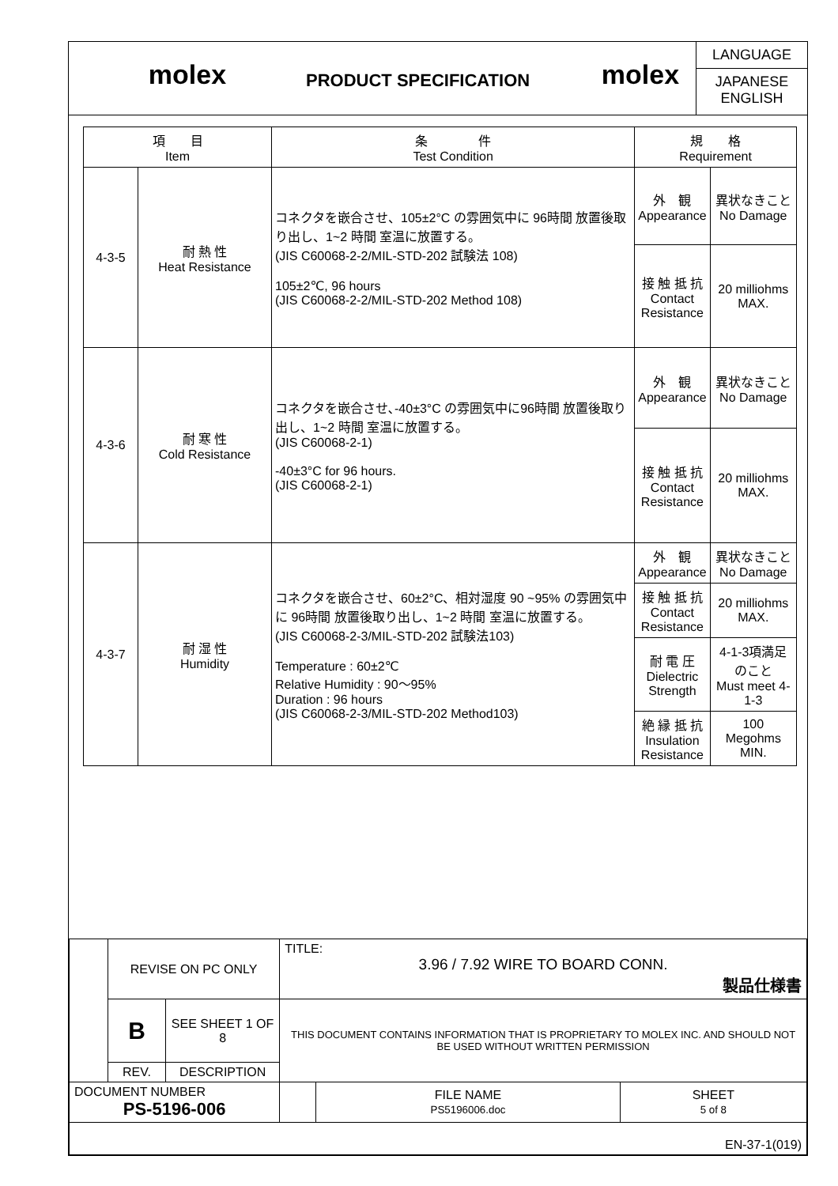molex
PRODUCT SPECIFICATION
molex
LANGUAGE
JAPANESE
ENGLISH
| 項 目 Item | | 条 件 Test Condition | 規 格 Requirement | |
| 4-3-5 | 耐 熱 性 Heat Resistance | コネクタを嵌合させ、105±2°C の雰囲気中に 96時間 放置後取り出し、1~2 時間 室温に放置する。 (JIS C60068-2-2/MIL-STD-202 試験法 108) 105±2℃, 96 hours (JIS C60068-2-2/MIL-STD-202 Method 108) | 外 観 Appearance | 異状なきこと No Damage |
| | | | 接 触 抵 抗 Contact Resistance | 20 milliohms MAX. |
| 4-3-6 | 耐 寒 性 Cold Resistance | コネクタを嵌合させ､-40±3°C の雰囲気中に96時間 放置後取り出し、1~2 時間 室温に放置する。 (JIS C60068-2-1) -40±3°C for 96 hours. (JIS C60068-2-1) | 外 観 Appearance | 異状なきこと No Damage |
| | | | 接 触 抵 抗 Contact Resistance | 20 milliohms MAX. |
| 4-3-7 | 耐 湿 性 Humidity | コネクタを嵌合させ、60±2°C、相対湿度 90 ~95% の雰囲気中に 96時間 放置後取り出し、1~2 時間 室温に放置する。 (JIS C60068-2-3/MIL-STD-202 試験法103) Temperature : 60±2℃ Relative Humidity : 90～95% Duration : 96 hours (JIS C60068-2-3/MIL-STD-202 Method103) | 外 観 Appearance | 異状なきこと No Damage |
| | | | 接 触 抵 抗 Contact Resistance | 20 milliohms MAX. |
| | | | 耐 電 圧 Dielectric Strength | 4-1-3項満足のこと Must meet 4-1-3 |
| | | | 絶 縁 抵 抗 Insulation Resistance | 100 Megohms MIN. |
| | REVISE ON PC ONLY | | TITLE: 3.96 / 7.92 WIRE TO BOARD CONN. 製品仕様書 | | |
| | B | SEE SHEET 1 OF 8 | THIS DOCUMENT CONTAINS INFORMATION THAT IS PROPRIETARY TO MOLEX INC. AND SHOULD NOT BE USED WITHOUT WRITTEN PERMISSION | | |
| | REV. | DESCRIPTION | | | |
| DOCUMENT NUMBER PS-5196-006 | | | | FILE NAME PS5196006.doc | SHEET 5 of 8 |
| EN-37-1(019) | | | | | |